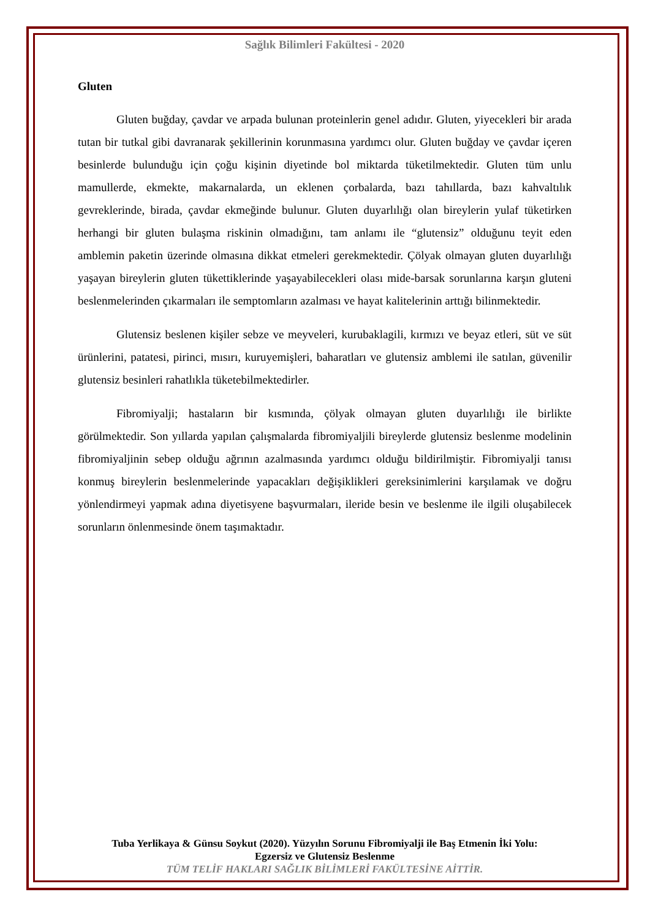Sağlık Bilimleri Fakültesi - 2020
Gluten
Gluten buğday, çavdar ve arpada bulunan proteinlerin genel adıdır. Gluten, yiyecekleri bir arada tutan bir tutkal gibi davranarak şekillerinin korunmasına yardımcı olur. Gluten buğday ve çavdar içeren besinlerde bulunduğu için çoğu kişinin diyetinde bol miktarda tüketilmektedir. Gluten tüm unlu mamullerde, ekmekte, makarnalarda, un eklenen çorbalarda, bazı tahıllarda, bazı kahvaltılık gevreklerinde, birada, çavdar ekmeğinde bulunur. Gluten duyarlılığı olan bireylerin yulaf tüketirken herhangi bir gluten bulaşma riskinin olmadığını, tam anlamı ile “glutensiz” olduğunu teyit eden amblemin paketin üzerinde olmasına dikkat etmeleri gerekmektedir. Çölyak olmayan gluten duyarlılığı yaşayan bireylerin gluten tükettiklerinde yaşayabilecekleri olası mide-barsak sorunlarına karşın gluteni beslenmelerinden çıkarmaları ile semptomların azalması ve hayat kalitelerinin arttığı bilinmektedir.
Glutensiz beslenen kişiler sebze ve meyveleri, kurubaklagili, kırmızı ve beyaz etleri, süt ve süt ürünlerini, patatesi, pirinci, mısırı, kuruyemişleri, baharatları ve glutensiz amblemi ile satılan, güvenilir glutensiz besinleri rahatlıkla tüketebilmektedirler.
Fibromiyalji; hastaların bir kısmında, çölyak olmayan gluten duyarlılığı ile birlikte görülmektedir. Son yıllarda yapılan çalışmalarda fibromiyaljili bireylerde glutensiz beslenme modelinin fibromiyaljinin sebep olduğu ağrının azalmasında yardımcı olduğu bildirilmiştir. Fibromiyalji tanısı konmuş bireylerin beslenmelerinde yapacakları değişiklikleri gereksinimlerini karşılamak ve doğru yönlendirmeyi yapmak adına diyetisyene başvurmaları, ileride besin ve beslenme ile ilgili oluşabilecek sorunların önlenmesinde önem taşımaktadır.
Tuba Yerlikaya & Günsu Soykut (2020). Yüzyılın Sorunu Fibromiyalji ile Baş Etmenin İki Yolu:
Egzersiz ve Glutensiz Beslenme
TÜM TELİF HAKLARI SAĞLIK BİLİMLERİ FAKÜLTESİNE AİTTİR.